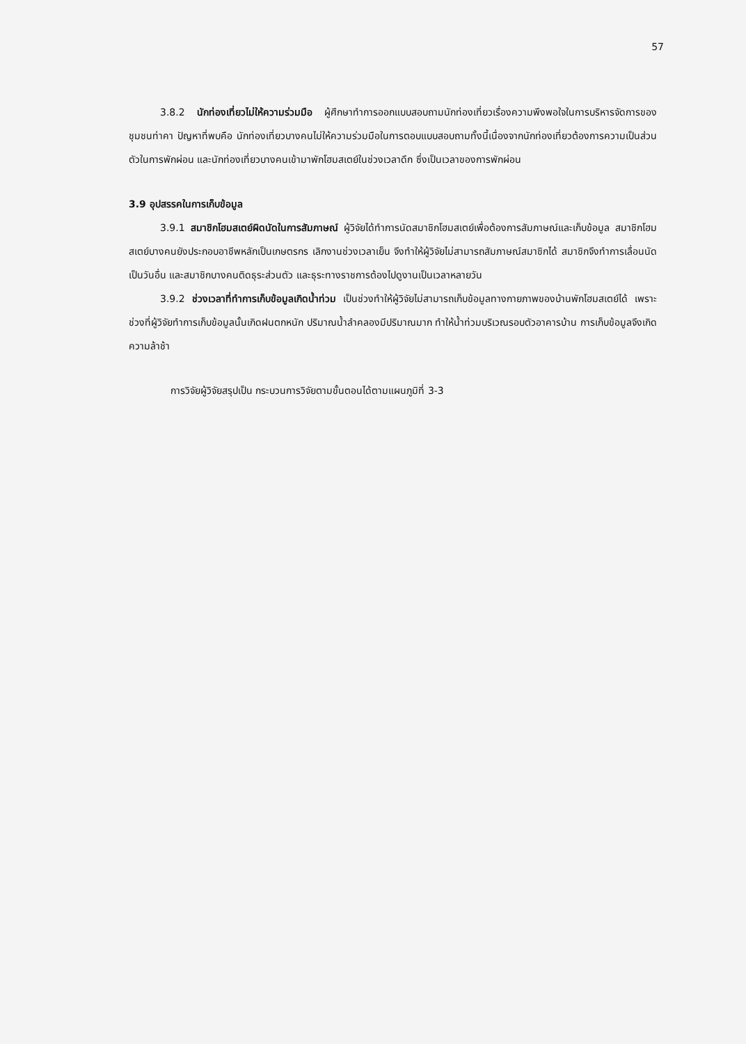57
3.8.2 นักท่องเที่ยวไม่ให้ความร่วมมือ ผู้ศึกษาทำการออกแบบสอบถามนักท่องเที่ยวเรื่องความพึงพอใจในการบริหารจัดการของชุมชนท่าคา ปัญหาที่พบคือ นักท่องเที่ยวบางคนไม่ให้ความร่วมมือในการตอบแบบสอบถามทั้งนี้เนื่องจากนักท่องเที่ยวต้องการความเป็นส่วนตัวในการพักผ่อน และนักท่องเที่ยวบางคนเข้ามาพักโฮมสเตย์ในช่วงเวลาดึก ซึ่งเป็นเวลาของการพักผ่อน
3.9 อุปสรรคในการเก็บข้อมูล
3.9.1 สมาชิกโฮมสเตย์ผิดนัดในการสัมภาษณ์ ผู้วิจัยได้ทำการนัดสมาชิกโฮมสเตย์เพื่อต้องการสัมภาษณ์และเก็บข้อมูล สมาชิกโฮมสเตย์บางคนยังประกอบอาชีพหลักเป็นเกษตรกร เลิกงานช่วงเวลาเย็น จึงทำให้ผู้วิจัยไม่สามารถสัมภาษณ์สมาชิกได้ สมาชิกจึงทำการเลื่อนนัดเป็นวันอื่น และสมาชิกบางคนติดธุระส่วนตัว และธุระทางราชการต้องไปดูงานเป็นเวลาหลายวัน
3.9.2 ช่วงเวลาที่ทำการเก็บข้อมูลเกิดน้ำท่วม เป็นช่วงทำให้ผู้วิจัยไม่สามารถเก็บข้อมูลทางกายภาพของบ้านพักโฮมสเตย์ได้ เพราะช่วงที่ผู้วิจัยทำการเก็บข้อมูลนั้นเกิดฝนตกหนัก ปริมาณน้ำลำคลองมีปริมาณมาก ทำให้น้ำท่วมบริเวณรอบตัวอาคารบ้าน การเก็บข้อมูลจึงเกิดความล้าช้า
การวิจัยผู้วิจัยสรุปเป็น กระบวนการวิจัยตามขั้นตอนได้ตามแผนภูมิที่ 3-3